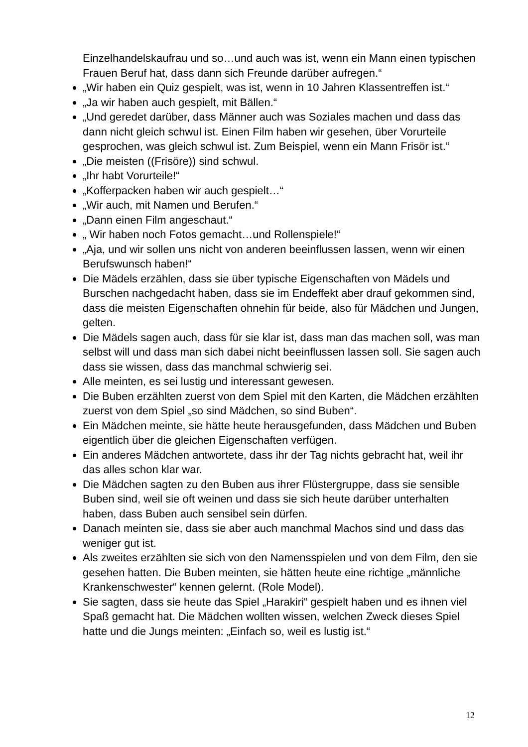Einzelhandelskaufrau und so…und auch was ist, wenn ein Mann einen typischen Frauen Beruf hat, dass dann sich Freunde darüber aufregen.“
„Wir haben ein Quiz gespielt, was ist, wenn in 10 Jahren Klassentreffen ist.“
„Ja wir haben auch gespielt, mit Bällen.“
„Und geredet darüber, dass Männer auch was Soziales machen und dass das dann nicht gleich schwul ist. Einen Film haben wir gesehen, über Vorurteile gesprochen, was gleich schwul ist. Zum Beispiel, wenn ein Mann Frisör ist.“
„Die meisten ((Frisöre)) sind schwul.
„Ihr habt Vorurteile!“
„Kofferpacken haben wir auch gespielt…“
„Wir auch, mit Namen und Berufen.“
„Dann einen Film angeschaut.“
„ Wir haben noch Fotos gemacht…und Rollenspiele!“
„Aja, und wir sollen uns nicht von anderen beeinflussen lassen, wenn wir einen Berufswunsch haben!“
Die Mädels erzählen, dass sie über typische Eigenschaften von Mädels und Burschen nachgedacht haben, dass sie im Endeffekt aber drauf gekommen sind, dass die meisten Eigenschaften ohnehin für beide, also für Mädchen und Jungen, gelten.
Die Mädels sagen auch, dass für sie klar ist, dass man das machen soll, was man selbst will und dass man sich dabei nicht beeinflussen lassen soll. Sie sagen auch dass sie wissen, dass das manchmal schwierig sei.
Alle meinten, es sei lustig und interessant gewesen.
Die Buben erzählten zuerst von dem Spiel mit den Karten, die Mädchen erzählten zuerst von dem Spiel „so sind Mädchen, so sind Buben“.
Ein Mädchen meinte, sie hätte heute herausgefunden, dass Mädchen und Buben eigentlich über die gleichen Eigenschaften verfügen.
Ein anderes Mädchen antwortete, dass ihr der Tag nichts gebracht hat, weil ihr das alles schon klar war.
Die Mädchen sagten zu den Buben aus ihrer Flüstergruppe, dass sie sensible Buben sind, weil sie oft weinen und dass sie sich heute darüber unterhalten haben, dass Buben auch sensibel sein dürfen.
Danach meinten sie, dass sie aber auch manchmal Machos sind und dass das weniger gut ist.
Als zweites erzählten sie sich von den Namensspielen und von dem Film, den sie gesehen hatten. Die Buben meinten, sie hätten heute eine richtige „männliche Krankenschwester“ kennen gelernt. (Role Model).
Sie sagten, dass sie heute das Spiel „Harakiri“ gespielt haben und es ihnen viel Spaß gemacht hat. Die Mädchen wollten wissen, welchen Zweck dieses Spiel hatte und die Jungs meinten: „Einfach so, weil es lustig ist.“
12